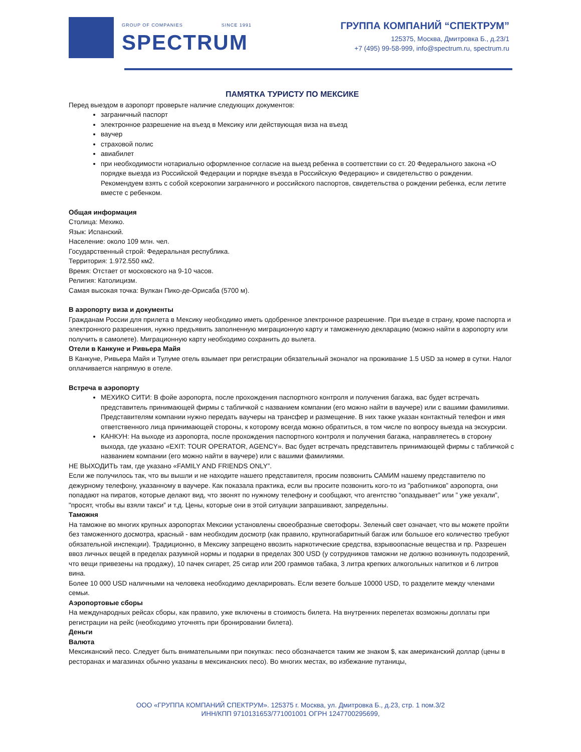GROUP OF COMPANIES SINCE 1991
SPECTRUM
ГРУППА КОМПАНИЙ “СПЕКТРУМ”
125375, Москва, Дмитровка Б., д.23/1
+7 (495) 99-58-999, info@spectrum.ru, spectrum.ru
ПАМЯТКА ТУРИСТУ ПО МЕКСИКЕ
Перед выездом в аэропорт проверьте наличие следующих документов:
заграничный паспорт
электронное разрешение на въезд в Мексику или действующая виза на въезд
ваучер
страховой полис
авиабилет
при необходимости нотариально оформленное согласие на выезд ребенка в соответствии со ст. 20 Федерального закона «О порядке выезда из Российской Федерации и порядке въезда в Российскую Федерацию» и свидетельство о рождении. Рекомендуем взять с собой ксерокопии заграничного и российского паспортов, свидетельства о рождении ребенка, если летите вместе с ребенком.
Общая информация
Столица: Мехико.
Язык: Испанский.
Население: около 109 млн. чел.
Государственный строй: Федеральная республика.
Территория: 1.972.550 км2.
Время: Отстает от московского на 9-10 часов.
Религия: Католицизм.
Самая высокая точка: Вулкан Пико-де-Орисаба (5700 м).
В аэропорту виза и документы
Гражданам России для прилета в Мексику необходимо иметь одобренное электронное разрешение. При въезде в страну, кроме паспорта и электронного разрешения, нужно предъявить заполненную миграционную карту и таможенную декларацию (можно найти в аэропорту или получить в самолете). Миграционную карту необходимо сохранить до вылета.
Отели в Канкуне и Ривьера Майя
В Канкуне, Ривьера Майя и Тулуме отель взымает при регистрации обязательный эконалог на проживание 1.5 USD за номер в сутки. Налог оплачивается напрямую в отеле.
Встреча в аэропорту
МЕХИКО СИТИ: В фойе аэропорта, после прохождения паспортного контроля и получения багажа, вас будет встречать представитель принимающей фирмы с табличкой с названием компании (его можно найти в ваучере) или с вашими фамилиями. Представителям компании нужно передать ваучеры на трансфер и размещение. В них также указан контактный телефон и имя ответственного лица принимающей стороны, к которому всегда можно обратиться, в том числе по вопросу выезда на экскурсии.
КАНКУН: На выходе из аэропорта, после прохождения паспортного контроля и получения багажа, направляетесь в сторону выхода, где указано «EXIT: TOUR OPERATOR, AGENCY». Вас будет встречать представитель принимающей фирмы с табличкой с названием компании (его можно найти в ваучере) или с вашими фамилиями.
НЕ ВЫХОДИТЬ там, где указано «FAMILY AND FRIENDS ONLY”.
Если же получилось так, что вы вышли и не находите нашего представителя, просим позвонить САМИМ нашему представителю по дежурному телефону, указанному в ваучере. Как показала практика, если вы просите позвонить кого-то из "работников” аэропорта, они попадают на пиратов, которые делают вид, что звонят по нужному телефону и сообщают, что агентство "опаздывает” или ” уже уехали”, "просят, чтобы вы взяли такси” и т.д. Цены, которые они в этой ситуации запрашивают, запредельны.
Таможня
На таможне во многих крупных аэропортах Мексики установлены своеобразные светофоры. Зеленый свет означает, что вы можете пройти без таможенного досмотра, красный - вам необходим досмотр (как правило, крупногабаритный багаж или большое его количество требуют обязательной инспекции). Традиционно, в Мексику запрещено ввозить наркотические средства, взрывоопасные вещества и пр. Разрешен ввоз личных вещей в пределах разумной нормы и подарки в пределах 300 USD (у сотрудников таможни не должно возникнуть подозрений, что вещи привезены на продажу), 10 пачек сигарет, 25 сигар или 200 граммов табака, 3 литра крепких алкогольных напитков и 6 литров вина.
Более 10 000 USD наличными на человека необходимо декларировать. Если везете больше 10000 USD, то разделите между членами семьи.
Аэропортовые сборы
На международных рейсах сборы, как правило, уже включены в стоимость билета. На внутренних перелетах возможны доплаты при регистрации на рейс (необходимо уточнять при бронировании билета).
Деньги
Валюта
Мексиканский песо. Следует быть внимательными при покупках: песо обозначается таким же знаком $, как американский доллар (цены в ресторанах и магазинах обычно указаны в мексиканских песо). Во многих местах, во избежание путаницы,
ООО «ГРУППА КОМПАНИЙ СПЕКТРУМ». 125375 г. Москва, ул. Дмитровка Б., д.23, стр. 1 пом.3/2
ИНН/КПП 9710131653/771001001 ОГРН 1247700295699,